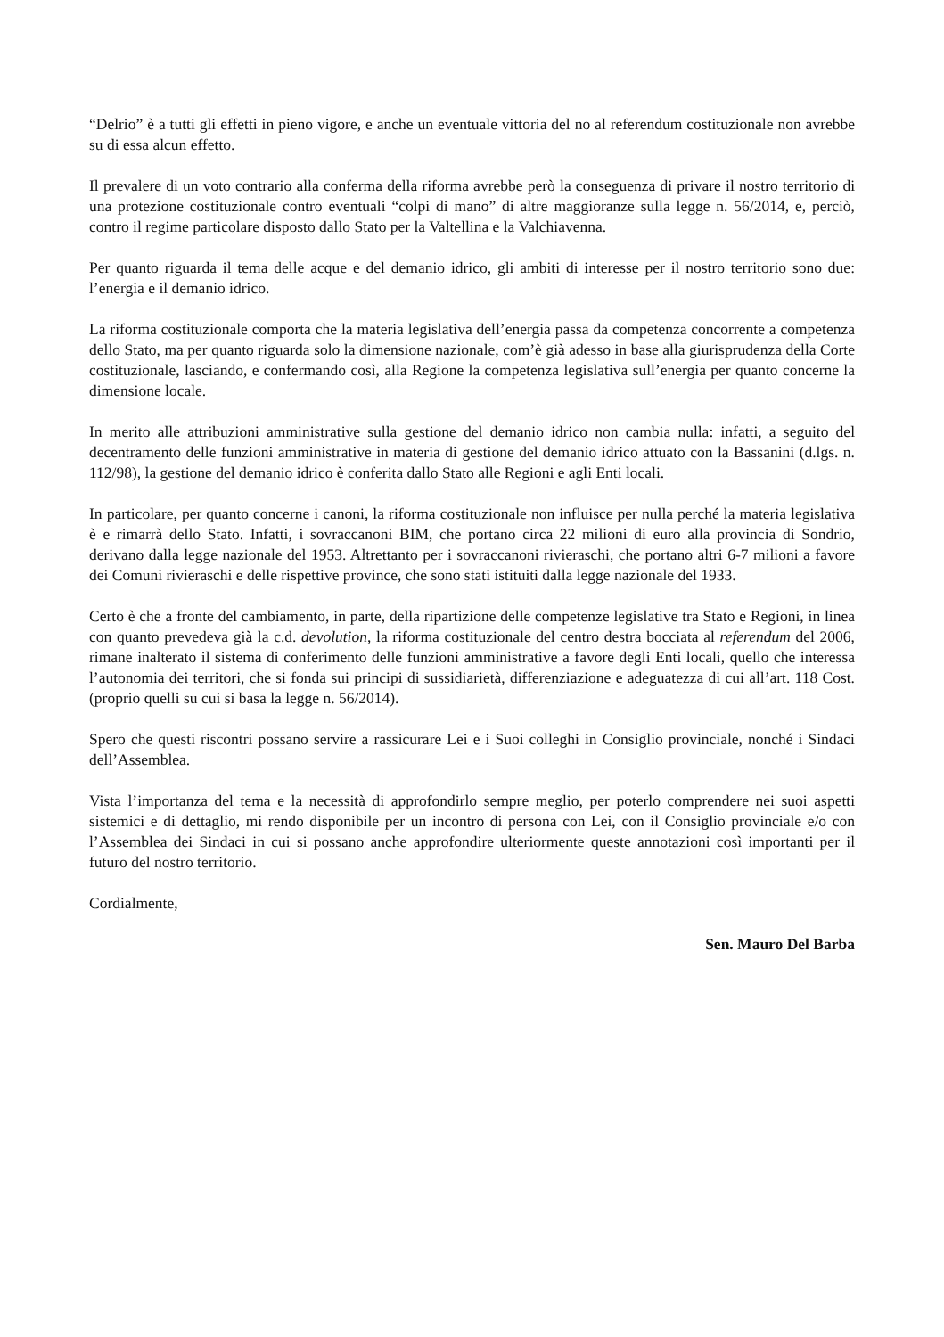“Delrio” è a tutti gli effetti in pieno vigore, e anche un eventuale vittoria del no al referendum costituzionale non avrebbe su di essa alcun effetto.
Il prevalere di un voto contrario alla conferma della riforma avrebbe però la conseguenza di privare il nostro territorio di una protezione costituzionale contro eventuali “colpi di mano” di altre maggioranze sulla legge n. 56/2014, e, perciò, contro il regime particolare disposto dallo Stato per la Valtellina e la Valchiavenna.
Per quanto riguarda il tema delle acque e del demanio idrico, gli ambiti di interesse per il nostro territorio sono due: l’energia e il demanio idrico.
La riforma costituzionale comporta che la materia legislativa dell’energia passa da competenza concorrente a competenza dello Stato, ma per quanto riguarda solo la dimensione nazionale, com’è già adesso in base alla giurisprudenza della Corte costituzionale, lasciando, e confermando così, alla Regione la competenza legislativa sull’energia per quanto concerne la dimensione locale.
In merito alle attribuzioni amministrative sulla gestione del demanio idrico non cambia nulla: infatti, a seguito del decentramento delle funzioni amministrative in materia di gestione del demanio idrico attuato con la Bassanini (d.lgs. n. 112/98), la gestione del demanio idrico è conferita dallo Stato alle Regioni e agli Enti locali.
In particolare, per quanto concerne i canoni, la riforma costituzionale non influisce per nulla perché la materia legislativa è e rimarrà dello Stato. Infatti, i sovraccanoni BIM, che portano circa 22 milioni di euro alla provincia di Sondrio, derivano dalla legge nazionale del 1953. Altrettanto per i sovraccanoni rivieraschi, che portano altri 6-7 milioni a favore dei Comuni rivieraschi e delle rispettive province, che sono stati istituiti dalla legge nazionale del 1933.
Certo è che a fronte del cambiamento, in parte, della ripartizione delle competenze legislative tra Stato e Regioni, in linea con quanto prevedeva già la c.d. devolution, la riforma costituzionale del centro destra bocciata al referendum del 2006, rimane inalterato il sistema di conferimento delle funzioni amministrative a favore degli Enti locali, quello che interessa l’autonomia dei territori, che si fonda sui principi di sussidiarietà, differenziazione e adeguatezza di cui all’art. 118 Cost. (proprio quelli su cui si basa la legge n. 56/2014).
Spero che questi riscontri possano servire a rassicurare Lei e i Suoi colleghi in Consiglio provinciale, nonché i Sindaci dell’Assemblea.
Vista l’importanza del tema e la necessità di approfondirlo sempre meglio, per poterlo comprendere nei suoi aspetti sistemici e di dettaglio, mi rendo disponibile per un incontro di persona con Lei, con il Consiglio provinciale e/o con l’Assemblea dei Sindaci in cui si possano anche approfondire ulteriormente queste annotazioni così importanti per il futuro del nostro territorio.
Cordialmente,
Sen. Mauro Del Barba